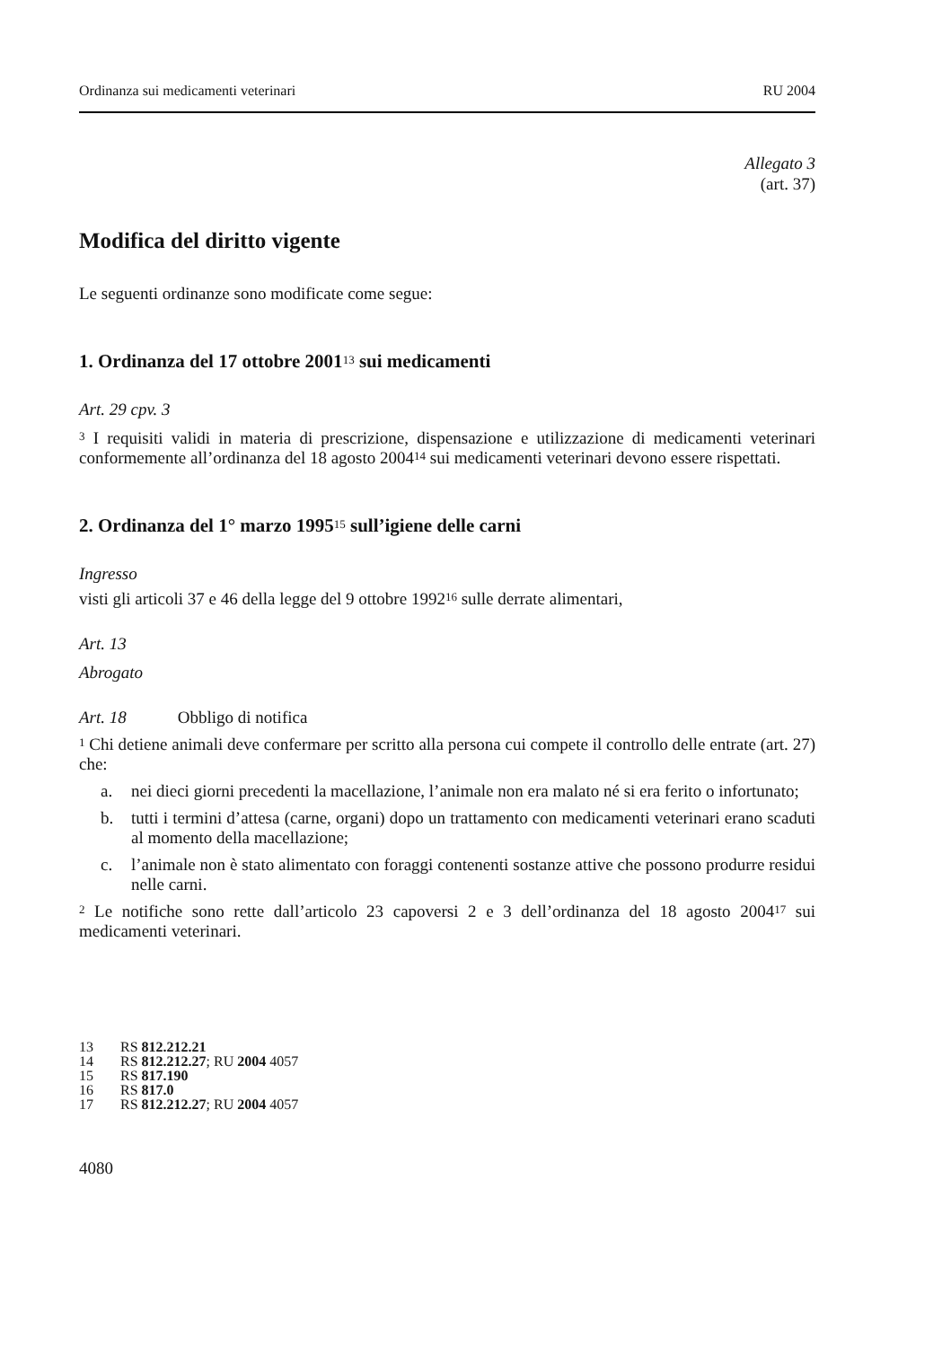Ordinanza sui medicamenti veterinari RU 2004
Allegato 3
(art. 37)
Modifica del diritto vigente
Le seguenti ordinanze sono modificate come segue:
1. Ordinanza del 17 ottobre 2001<sup>13</sup> sui medicamenti
Art. 29 cpv. 3
<sup>3</sup> I requisiti validi in materia di prescrizione, dispensazione e utilizzazione di medicamenti veterinari conformemente all’ordinanza del 18 agosto 2004<sup>14</sup> sui medicamenti veterinari devono essere rispettati.
2. Ordinanza del 1° marzo 1995<sup>15</sup> sull’igiene delle carni
Ingresso
visti gli articoli 37 e 46 della legge del 9 ottobre 1992<sup>16</sup> sulle derrate alimentari,
Art. 13
Abrogato
Art. 18 Obbligo di notifica
<sup>1</sup> Chi detiene animali deve confermare per scritto alla persona cui compete il controllo delle entrate (art. 27) che:
a.
nei dieci giorni precedenti la macellazione, l’animale non era malato né si era ferito o infortunato;
b.
tutti i termini d’attesa (carne, organi) dopo un trattamento con medicamenti veterinari erano scaduti al momento della macellazione;
c.
l’animale non è stato alimentato con foraggi contenenti sostanze attive che possono produrre residui nelle carni.
<sup>2</sup> Le notifiche sono rette dall’articolo 23 capoversi 2 e 3 dell’ordinanza del 18 agosto 2004<sup>17</sup> sui medicamenti veterinari.
13 RS 812.212.21
14 RS 812.212.27; RU 2004 4057
15 RS 817.190
16 RS 817.0
17 RS 812.212.27; RU 2004 4057
4080